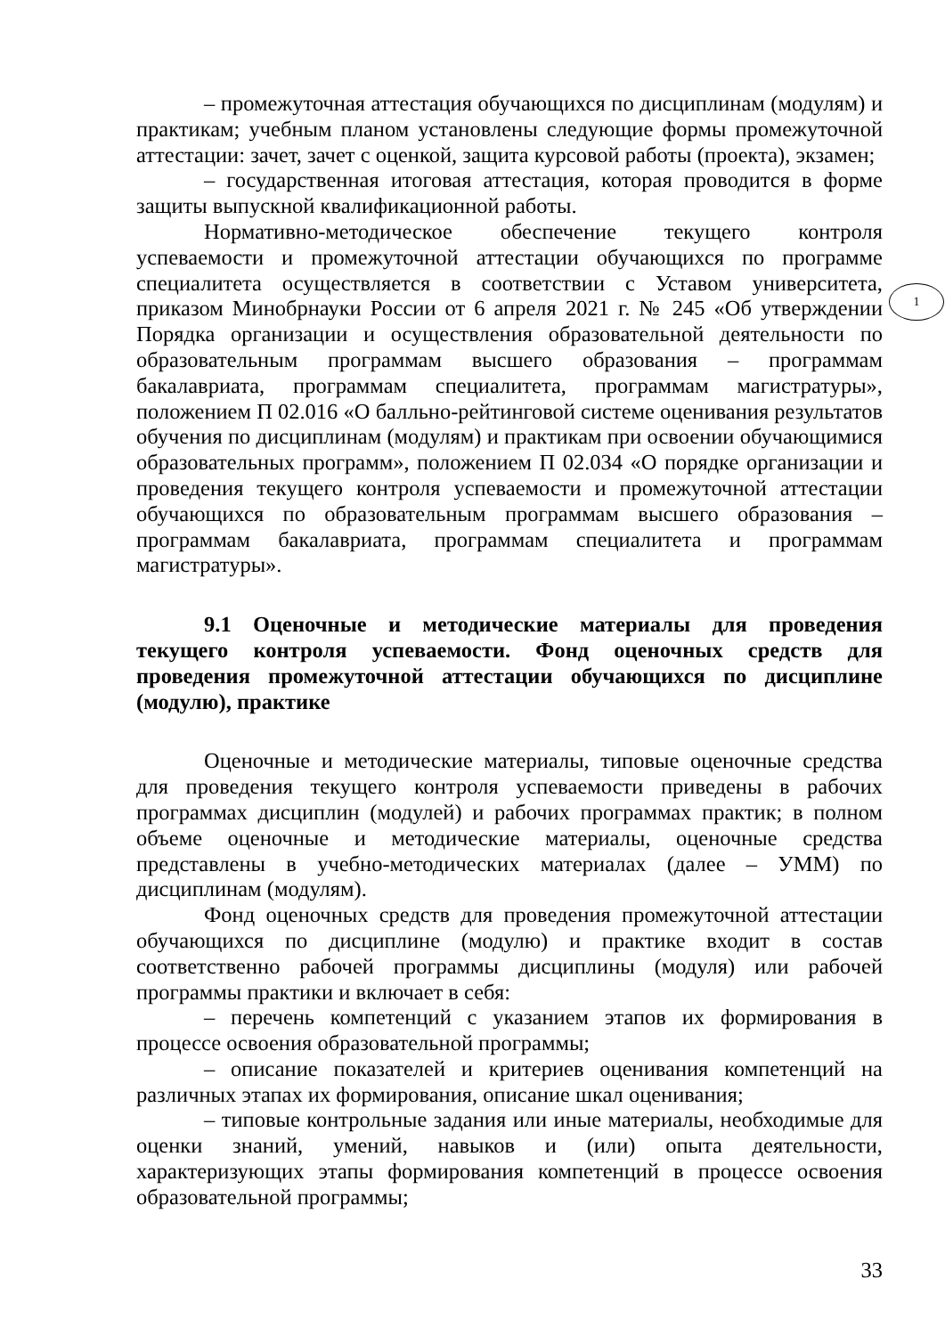– промежуточная аттестация обучающихся по дисциплинам (модулям) и практикам; учебным планом установлены следующие формы промежуточной аттестации: зачет, зачет с оценкой, защита курсовой работы (проекта), экзамен;
– государственная итоговая аттестация, которая проводится в форме защиты выпускной квалификационной работы.
Нормативно-методическое обеспечение текущего контроля успеваемости и промежуточной аттестации обучающихся по программе специалитета осуществляется в соответствии с Уставом университета, приказом Минобрнауки России от 6 апреля 2021 г. № 245 «Об утверждении Порядка организации и осуществления образовательной деятельности по образовательным программам высшего образования – программам бакалавриата, программам специалитета, программам магистратуры», положением П 02.016 «О балльно-рейтинговой системе оценивания результатов обучения по дисциплинам (модулям) и практикам при освоении обучающимися образовательных программ», положением П 02.034 «О порядке организации и проведения текущего контроля успеваемости и промежуточной аттестации обучающихся по образовательным программам высшего образования – программам бакалавриата, программам специалитета и программам магистратуры».
9.1 Оценочные и методические материалы для проведения текущего контроля успеваемости. Фонд оценочных средств для проведения промежуточной аттестации обучающихся по дисциплине (модулю), практике
Оценочные и методические материалы, типовые оценочные средства для проведения текущего контроля успеваемости приведены в рабочих программах дисциплин (модулей) и рабочих программах практик; в полном объеме оценочные и методические материалы, оценочные средства представлены в учебно-методических материалах (далее – УММ) по дисциплинам (модулям).
Фонд оценочных средств для проведения промежуточной аттестации обучающихся по дисциплине (модулю) и практике входит в состав соответственно рабочей программы дисциплины (модуля) или рабочей программы практики и включает в себя:
– перечень компетенций с указанием этапов их формирования в процессе освоения образовательной программы;
– описание показателей и критериев оценивания компетенций на различных этапах их формирования, описание шкал оценивания;
– типовые контрольные задания или иные материалы, необходимые для оценки знаний, умений, навыков и (или) опыта деятельности, характеризующих этапы формирования компетенций в процессе освоения образовательной программы;
1
33